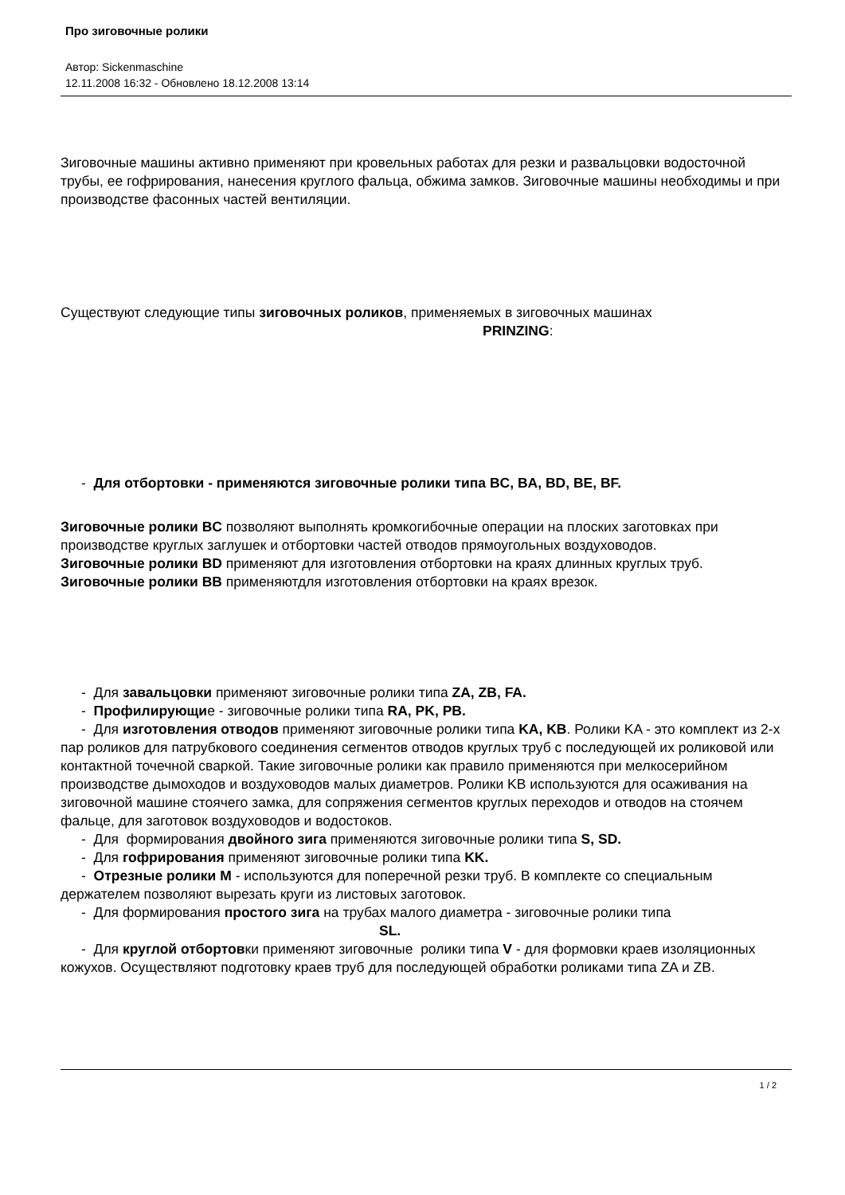Про зиговочные ролики
Автор: Sickenmaschine
12.11.2008 16:32 - Обновлено 18.12.2008 13:14
Зиговочные машины активно применяют при кровельных работах для резки и развальцовки водосточной трубы, ее гофрирования, нанесения круглого фальца, обжима замков. Зиговочные машины необходимы и при производстве фасонных частей вентиляции.
Существуют следующие типы зиговочных роликов, применяемых в зиговочных машинах
PRINZING:
- Для отбортовки - применяются зиговочные ролики типа BC, BA, BD, BE, BF.
Зиговочные ролики BC позволяют выполнять кромкогибочные операции на плоских заготовках при производстве круглых заглушек и отбортовки частей отводов прямоугольных воздуховодов.
Зиговочные ролики BD применяют для изготовления отбортовки на краях длинных круглых труб.
Зиговочные ролики BB применяютдля изготовления отбортовки на краях врезок.
- Для завальцовки применяют зиговочные ролики типа ZA, ZB, FA.
- Профилирующие - зиговочные ролики типа RA, PK, PB.
- Для изготовления отводов применяют зиговочные ролики типа KA, KB. Ролики KA - это комплект из 2-х пар роликов для патрубкового соединения сегментов отводов круглых труб с последующей их роликовой или контактной точечной сваркой. Такие зиговочные ролики как правило применяются при мелкосерийном производстве дымоходов и воздуховодов малых диаметров. Ролики KB используются для осаживания на зиговочной машине стоячего замка, для сопряжения сегментов круглых переходов и отводов на стоячем фальце, для заготовок воздуховодов и водостоков.
- Для формирования двойного зига применяются зиговочные ролики типа S, SD.
- Для гофрирования применяют зиговочные ролики типа KK.
- Отрезные ролики M - используются для поперечной резки труб. В комплекте со специальным держателем позволяют вырезать круги из листовых заготовок.
- Для формирования простого зига на трубах малого диаметра - зиговочные ролики типа SL.
- Для круглой отбортовки применяют зиговочные ролики типа V - для формовки краев изоляционных кожухов. Осуществляют подготовку краев труб для последующей обработки роликами типа ZA и ZB.
1 / 2